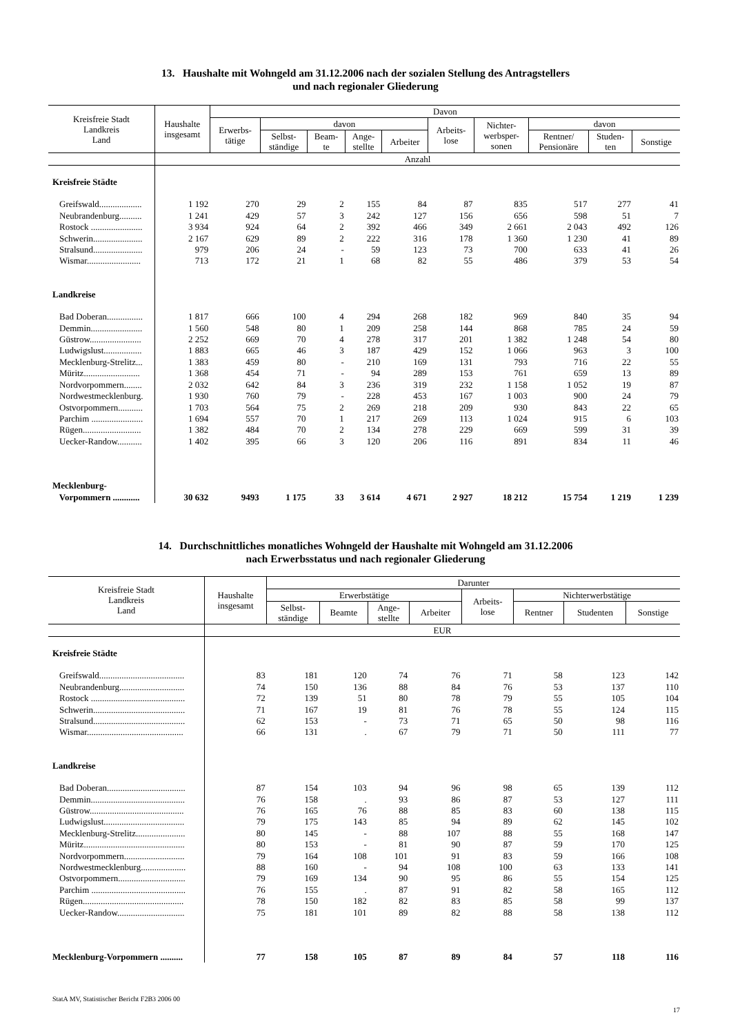13. Haushalte mit Wohngeld am 31.12.2006 nach der sozialen Stellung des Antragstellers
und nach regionaler Gliederung
| Kreisfreie Stadt Landkreis Land | Haushalte insgesamt | Davon | | | | | | | | | |
| --- | --- | --- | --- | --- | --- | --- | --- | --- | --- | --- | --- |
| | | Erwerbs- tätige | davon | | | | Arbeits- lose | Nichter- werbsper- sonen | davon | | |
| | | | Selbst- ständige | Beam- te | Ange- stellte | Arbeiter | | | Rentner/ Pensionäre | Studen- ten | Sonstige |
| | Anzahl | | | | | | | | | | |
| Kreisfreie Städte | | | | | | | | | | | |
| Greifswald................... | 1 192 | 270 | 29 | 2 | 155 | 84 | 87 | 835 | 517 | 277 | 41 |
| Neubrandenburg.......... | 1 241 | 429 | 57 | 3 | 242 | 127 | 156 | 656 | 598 | 51 | 7 |
| Rostock ....................... | 3 934 | 924 | 64 | 2 | 392 | 466 | 349 | 2 661 | 2 043 | 492 | 126 |
| Schwerin...................... | 2 167 | 629 | 89 | 2 | 222 | 316 | 178 | 1 360 | 1 230 | 41 | 89 |
| Stralsund...................... | 979 | 206 | 24 | - | 59 | 123 | 73 | 700 | 633 | 41 | 26 |
| Wismar........................ | 713 | 172 | 21 | 1 | 68 | 82 | 55 | 486 | 379 | 53 | 54 |
| Landkreise | | | | | | | | | | | |
| Bad Doberan................ | 1 817 | 666 | 100 | 4 | 294 | 268 | 182 | 969 | 840 | 35 | 94 |
| Demmin....................... | 1 560 | 548 | 80 | 1 | 209 | 258 | 144 | 868 | 785 | 24 | 59 |
| Güstrow....................... | 2 252 | 669 | 70 | 4 | 278 | 317 | 201 | 1 382 | 1 248 | 54 | 80 |
| Ludwigslust................. | 1 883 | 665 | 46 | 3 | 187 | 429 | 152 | 1 066 | 963 | 3 | 100 |
| Mecklenburg-Strelitz... | 1 383 | 459 | 80 | - | 210 | 169 | 131 | 793 | 716 | 22 | 55 |
| Müritz......................... | 1 368 | 454 | 71 | - | 94 | 289 | 153 | 761 | 659 | 13 | 89 |
| Nordvorpommern........ | 2 032 | 642 | 84 | 3 | 236 | 319 | 232 | 1 158 | 1 052 | 19 | 87 |
| Nordwestmecklenburg. | 1 930 | 760 | 79 | - | 228 | 453 | 167 | 1 003 | 900 | 24 | 79 |
| Ostvorpommern........... | 1 703 | 564 | 75 | 2 | 269 | 218 | 209 | 930 | 843 | 22 | 65 |
| Parchim ....................... | 1 694 | 557 | 70 | 1 | 217 | 269 | 113 | 1 024 | 915 | 6 | 103 |
| Rügen.......................... | 1 382 | 484 | 70 | 2 | 134 | 278 | 229 | 669 | 599 | 31 | 39 |
| Uecker-Randow........... | 1 402 | 395 | 66 | 3 | 120 | 206 | 116 | 891 | 834 | 11 | 46 |
| Mecklenburg- Vorpommern ............ | 30 632 | 9493 | 1 175 | 33 | 3 614 | 4 671 | 2 927 | 18 212 | 15 754 | 1 219 | 1 239 |
14. Durchschnittliches monatliches Wohngeld der Haushalte mit Wohngeld am 31.12.2006
nach Erwerbsstatus und nach regionaler Gliederung
| Kreisfreie Stadt Landkreis Land | Haushalte insgesamt | Darunter | | | | | | | |
| --- | --- | --- | --- | --- | --- | --- | --- | --- | --- |
| | | Erwerbstätige | | | | Arbeits- lose | Nichterwerbstätige | | |
| | | Selbst- ständige | Beamte | Ange- stellte | Arbeiter | | Rentner | Studenten | Sonstige |
| | EUR | | | | | | | | |
| Kreisfreie Städte | | | | | | | | | |
| Greifswald...................................... | 83 | 181 | 120 | 74 | 76 | 71 | 58 | 123 | 142 |
| Neubrandenburg............................. | 74 | 150 | 136 | 88 | 84 | 76 | 53 | 137 | 110 |
| Rostock .......................................... | 72 | 139 | 51 | 80 | 78 | 79 | 55 | 105 | 104 |
| Schwerin......................................... | 71 | 167 | 19 | 81 | 76 | 78 | 55 | 124 | 115 |
| Stralsund......................................... | 62 | 153 | - | 73 | 71 | 65 | 50 | 98 | 116 |
| Wismar........................................... | 66 | 131 | . | 67 | 79 | 71 | 50 | 111 | 77 |
| Landkreise | | | | | | | | | |
| Bad Doberan................................... | 87 | 154 | 103 | 94 | 96 | 98 | 65 | 139 | 112 |
| Demmin.......................................... | 76 | 158 | . | 93 | 86 | 87 | 53 | 127 | 111 |
| Güstrow.......................................... | 76 | 165 | 76 | 88 | 85 | 83 | 60 | 138 | 115 |
| Ludwigslust.................................... | 79 | 175 | 143 | 85 | 94 | 89 | 62 | 145 | 102 |
| Mecklenburg-Strelitz...................... | 80 | 145 | - | 88 | 107 | 88 | 55 | 168 | 147 |
| Müritz............................................. | 80 | 153 | - | 81 | 90 | 87 | 59 | 170 | 125 |
| Nordvorpommern........................... | 79 | 164 | 108 | 101 | 91 | 83 | 59 | 166 | 108 |
| Nordwestmecklenburg.................... | 88 | 160 | - | 94 | 108 | 100 | 63 | 133 | 141 |
| Ostvorpommern.............................. | 79 | 169 | 134 | 90 | 95 | 86 | 55 | 154 | 125 |
| Parchim .......................................... | 76 | 155 | . | 87 | 91 | 82 | 58 | 165 | 112 |
| Rügen............................................. | 78 | 150 | 182 | 82 | 83 | 85 | 58 | 99 | 137 |
| Uecker-Randow.............................. | 75 | 181 | 101 | 89 | 82 | 88 | 58 | 138 | 112 |
| Mecklenburg-Vorpommern .......... | 77 | 158 | 105 | 87 | 89 | 84 | 57 | 118 | 116 |
StatA MV, Statistischer Bericht F2B3 2006 00
17